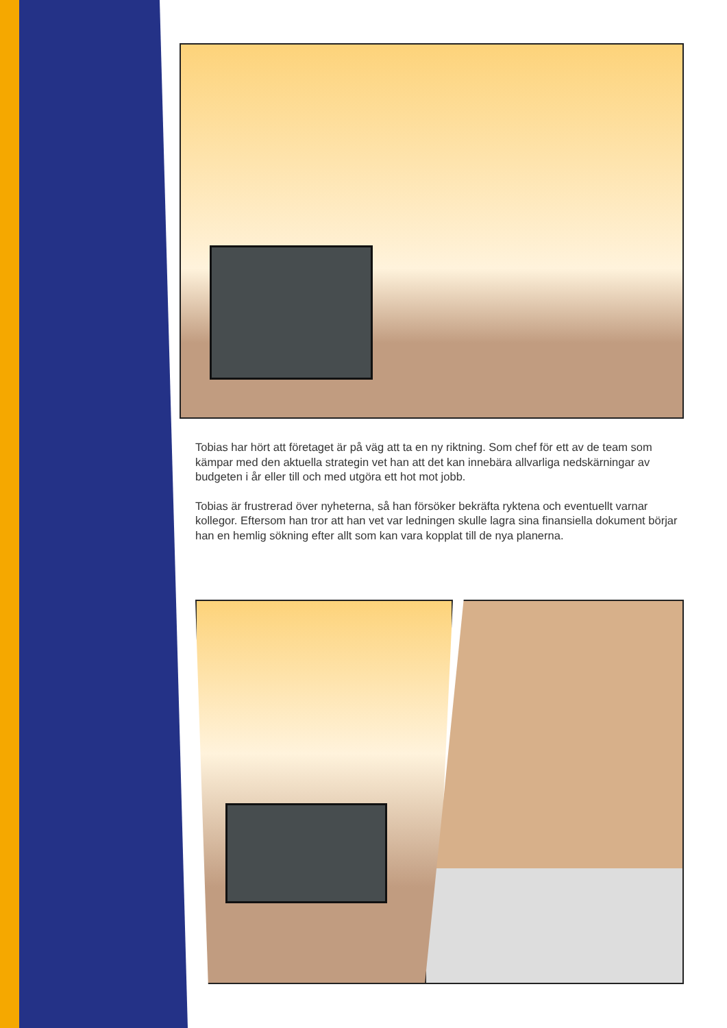Tobias har hört att företaget är på väg att ta en ny riktning. Som chef för ett av de team som kämpar med den aktuella strategin vet han att det kan innebära allvarliga nedskärningar av budgeten i år eller till och med utgöra ett hot mot jobb.
Tobias är frustrerad över nyheterna, så han försöker bekräfta ryktena och eventuellt varnar kollegor. Eftersom han tror att han vet var ledningen skulle lagra sina finansiella dokument börjar han en hemlig sökning efter allt som kan vara kopplat till de nya planerna.